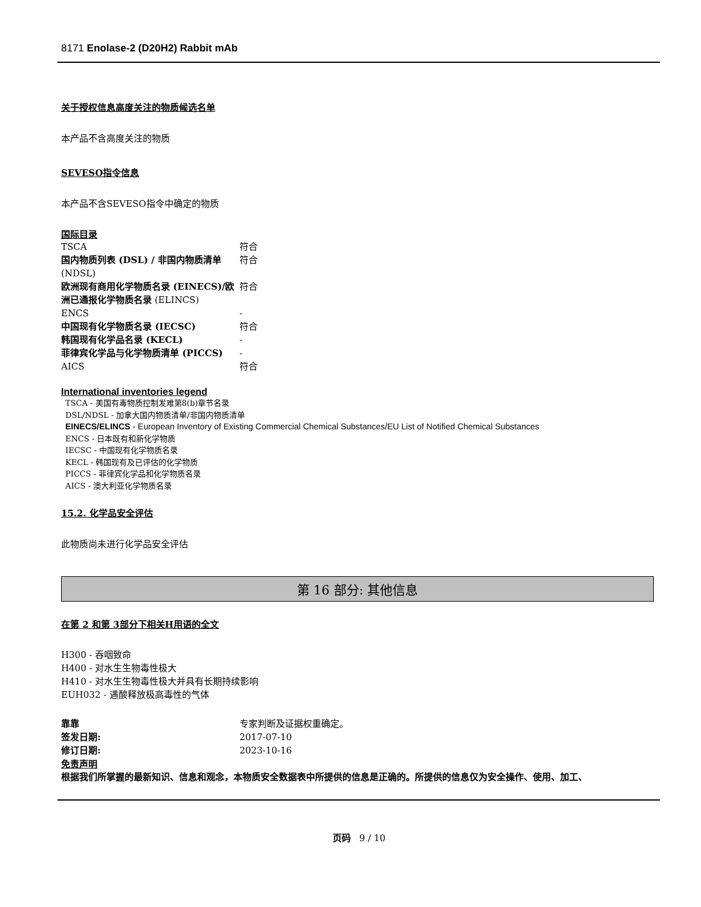8171 Enolase-2 (D20H2) Rabbit mAb
关于授权信息高度关注的物质候选名单
本产品不含高度关注的物质
SEVESO指令信息
本产品不含SEVESO指令中确定的物质
国际目录
| TSCA | 符合 |
| 国内物质列表 (DSL) / 非国内物质清单 (NDSL) | 符合 |
| 欧洲现有商用化学物质名录 (EINECS)/欧洲已通报化学物质名录 (ELINCS) | 符合 |
| ENCS | - |
| 中国现有化学物质名录 (IECSC) | 符合 |
| 韩国现有化学品名录 (KECL) | - |
| 菲律宾化学品与化学物质清单 (PICCS) | - |
| AICS | 符合 |
International inventories legend
TSCA - 美国有毒物质控制发难第8(b)章节名录
DSL/NDSL - 加拿大国内物质清单/非国内物质清单
EINECS/ELINCS - European Inventory of Existing Commercial Chemical Substances/EU List of Notified Chemical Substances
ENCS - 日本既有和新化学物质
IECSC - 中国现有化学物质名录
KECL - 韩国现有及已评估的化学物质
PICCS - 菲律宾化学品和化学物质名录
AICS - 澳大利亚化学物质名录
15.2. 化学品安全评估
此物质尚未进行化学品安全评估
第 16 部分: 其他信息
在第 2 和第 3部分下相关H用语的全文
H300 - 吞咽致命
H400 - 对水生生物毒性极大
H410 - 对水生生物毒性极大并具有长期持续影响
EUH032 - 遇酸释放极高毒性的气体
| 靠靠 | 专家判断及证据权重确定。 |
| 签发日期: | 2017-07-10 |
| 修订日期: | 2023-10-16 |
免责声明
根据我们所掌握的最新知识、信息和观念，本物质安全数据表中所提供的信息是正确的。所提供的信息仅为安全操作、使用、加工、
页码 9 / 10